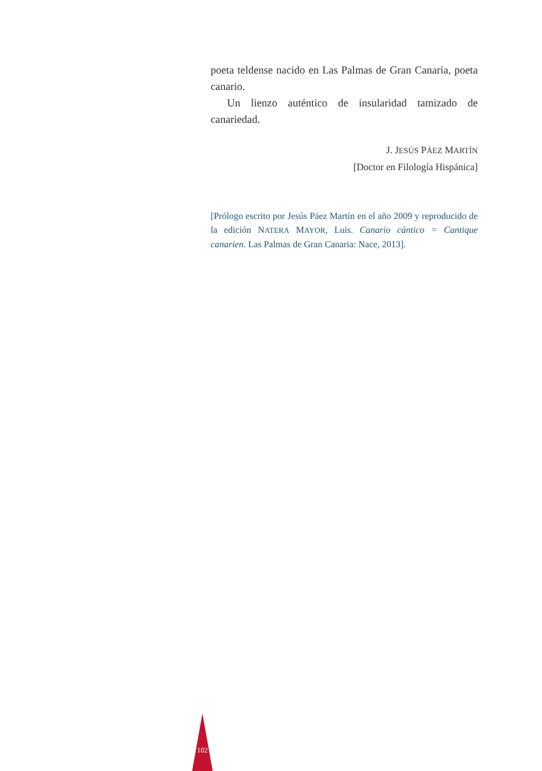poeta teldense nacido en Las Palmas de Gran Canaria, poeta canario.
Un lienzo auténtico de insularidad tamizado de canariedad.
J. JESÚS PÁEZ MARTÍN
[Doctor en Filología Hispánica]
[Prólogo escrito por Jesús Páez Martín en el año 2009 y reproducido de la edición NATERA MAYOR, Luis. Canario cántico = Cantique canarien. Las Palmas de Gran Canaria: Nace, 2013].
102